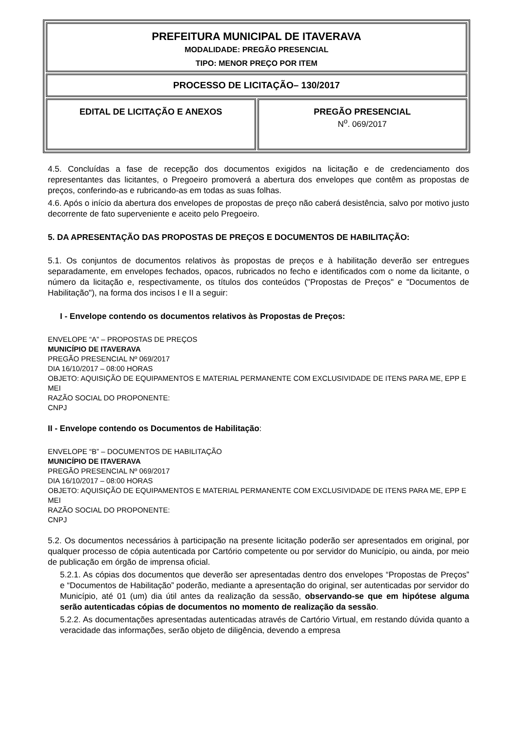| PREFEITURA MUNICIPAL DE ITAVERAVA MODALIDADE: PREGÃO PRESENCIAL TIPO: MENOR PREÇO POR ITEM | |
| PROCESSO DE LICITAÇÃO– 130/2017 | |
| EDITAL DE LICITAÇÃO E ANEXOS | PREGÃO PRESENCIAL N<sup>o</sup>. 069/2017 |
4.5. Concluídas a fase de recepção dos documentos exigidos na licitação e de credenciamento dos representantes das licitantes, o Pregoeiro promoverá a abertura dos envelopes que contêm as propostas de preços, conferindo-as e rubricando-as em todas as suas folhas.
4.6. Após o início da abertura dos envelopes de propostas de preço não caberá desistência, salvo por motivo justo decorrente de fato superveniente e aceito pelo Pregoeiro.
5. DA APRESENTAÇÃO DAS PROPOSTAS DE PREÇOS E DOCUMENTOS DE HABILITAÇÃO:
5.1. Os conjuntos de documentos relativos às propostas de preços e à habilitação deverão ser entregues separadamente, em envelopes fechados, opacos, rubricados no fecho e identificados com o nome da licitante, o número da licitação e, respectivamente, os títulos dos conteúdos ("Propostas de Preços" e "Documentos de Habilitação"), na forma dos incisos I e II a seguir:
I - Envelope contendo os documentos relativos às Propostas de Preços:
ENVELOPE “A” – PROPOSTAS DE PREÇOS
MUNICÍPIO DE ITAVERAVA
PREGÃO PRESENCIAL Nº 069/2017
DIA 16/10/2017 – 08:00 HORAS
OBJETO: AQUISIÇÃO DE EQUIPAMENTOS E MATERIAL PERMANENTE COM EXCLUSIVIDADE DE ITENS PARA ME, EPP E MEI
RAZÃO SOCIAL DO PROPONENTE:
CNPJ
II - Envelope contendo os Documentos de Habilitação:
ENVELOPE “B” – DOCUMENTOS DE HABILITAÇÃO
MUNICÍPIO DE ITAVERAVA
PREGÃO PRESENCIAL Nº 069/2017
DIA 16/10/2017 – 08:00 HORAS
OBJETO: AQUISIÇÃO DE EQUIPAMENTOS E MATERIAL PERMANENTE COM EXCLUSIVIDADE DE ITENS PARA ME, EPP E MEI
RAZÃO SOCIAL DO PROPONENTE:
CNPJ
5.2. Os documentos necessários à participação na presente licitação poderão ser apresentados em original, por qualquer processo de cópia autenticada por Cartório competente ou por servidor do Município, ou ainda, por meio de publicação em órgão de imprensa oficial.
5.2.1. As cópias dos documentos que deverão ser apresentadas dentro dos envelopes “Propostas de Preços” e “Documentos de Habilitação” poderão, mediante a apresentação do original, ser autenticadas por servidor do Município, até 01 (um) dia útil antes da realização da sessão, observando-se que em hipótese alguma serão autenticadas cópias de documentos no momento de realização da sessão.
5.2.2. As documentações apresentadas autenticadas através de Cartório Virtual, em restando dúvida quanto a veracidade das informações, serão objeto de diligência, devendo a empresa